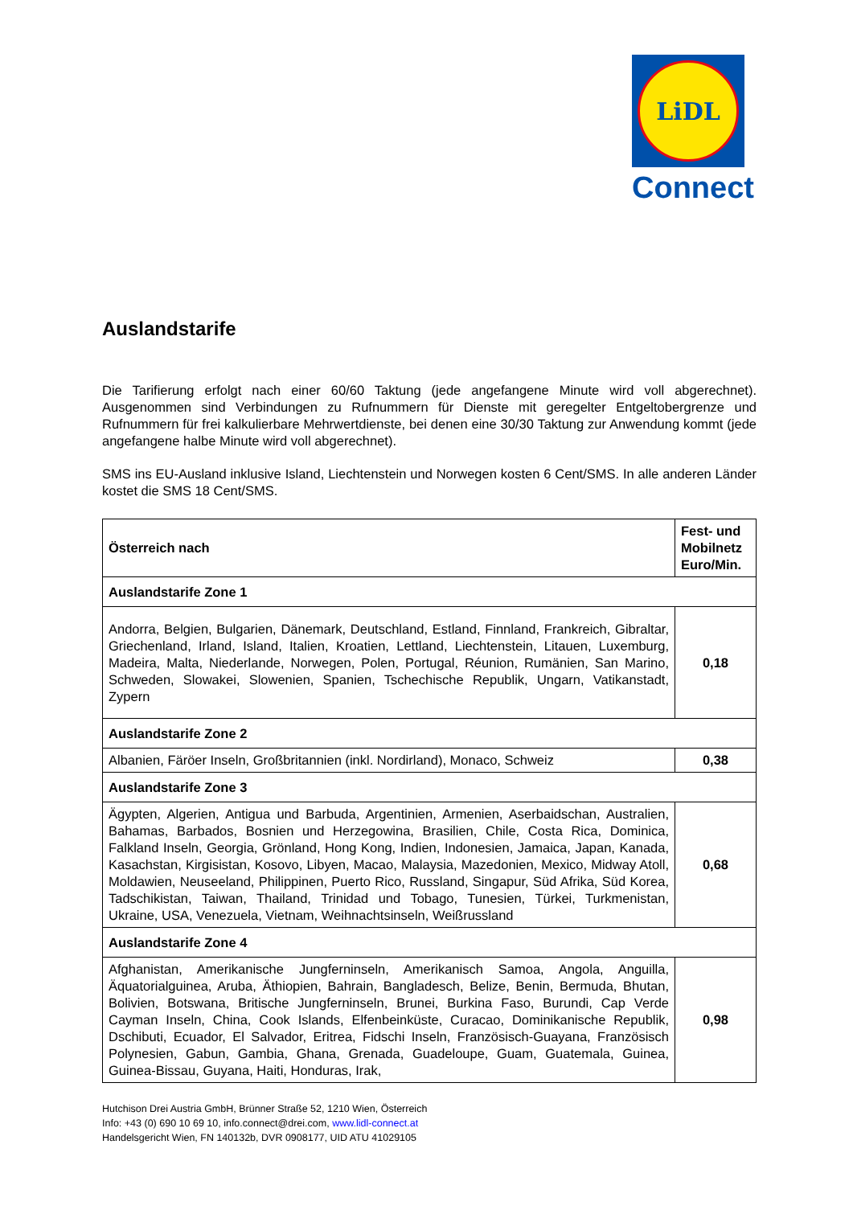LiDL
Connect
Auslandstarife
Die Tarifierung erfolgt nach einer 60/60 Taktung (jede angefangene Minute wird voll abgerechnet). Ausgenommen sind Verbindungen zu Rufnummern für Dienste mit geregelter Entgeltobergrenze und Rufnummern für frei kalkulierbare Mehrwertdienste, bei denen eine 30/30 Taktung zur Anwendung kommt (jede angefangene halbe Minute wird voll abgerechnet).
SMS ins EU-Ausland inklusive Island, Liechtenstein und Norwegen kosten 6 Cent/SMS. In alle anderen Länder kostet die SMS 18 Cent/SMS.
| Österreich nach | Fest- und Mobilnetz Euro/Min. |
| --- | --- |
| Auslandstarife Zone 1 | |
| Andorra, Belgien, Bulgarien, Dänemark, Deutschland, Estland, Finnland, Frankreich, Gibraltar, Griechenland, Irland, Island, Italien, Kroatien, Lettland, Liechtenstein, Litauen, Luxemburg, Madeira, Malta, Niederlande, Norwegen, Polen, Portugal, Réunion, Rumänien, San Marino, Schweden, Slowakei, Slowenien, Spanien, Tschechische Republik, Ungarn, Vatikanstadt, Zypern | 0,18 |
| Auslandstarife Zone 2 | |
| Albanien, Färöer Inseln, Großbritannien (inkl. Nordirland), Monaco, Schweiz | 0,38 |
| Auslandstarife Zone 3 | |
| Ägypten, Algerien, Antigua und Barbuda, Argentinien, Armenien, Aserbaidschan, Australien, Bahamas, Barbados, Bosnien und Herzegowina, Brasilien, Chile, Costa Rica, Dominica, Falkland Inseln, Georgia, Grönland, Hong Kong, Indien, Indonesien, Jamaica, Japan, Kanada, Kasachstan, Kirgisistan, Kosovo, Libyen, Macao, Malaysia, Mazedonien, Mexico, Midway Atoll, Moldawien, Neuseeland, Philippinen, Puerto Rico, Russland, Singapur, Süd Afrika, Süd Korea, Tadschikistan, Taiwan, Thailand, Trinidad und Tobago, Tunesien, Türkei, Turkmenistan, Ukraine, USA, Venezuela, Vietnam, Weihnachtsinseln, Weißrussland | 0,68 |
| Auslandstarife Zone 4 | |
| Afghanistan, Amerikanische Jungferninseln, Amerikanisch Samoa, Angola, Anguilla, Äquatorialguinea, Aruba, Äthiopien, Bahrain, Bangladesch, Belize, Benin, Bermuda, Bhutan, Bolivien, Botswana, Britische Jungferninseln, Brunei, Burkina Faso, Burundi, Cap Verde Cayman Inseln, China, Cook Islands, Elfenbeinküste, Curacao, Dominikanische Republik, Dschibuti, Ecuador, El Salvador, Eritrea, Fidschi Inseln, Französisch-Guayana, Französisch Polynesien, Gabun, Gambia, Ghana, Grenada, Guadeloupe, Guam, Guatemala, Guinea, Guinea-Bissau, Guyana, Haiti, Honduras, Irak, | 0,98 |
Hutchison Drei Austria GmbH, Brünner Straße 52, 1210 Wien, Österreich
Info: +43 (0) 690 10 69 10, info.connect@drei.com, www.lidl-connect.at
Handelsgericht Wien, FN 140132b, DVR 0908177, UID ATU 41029105